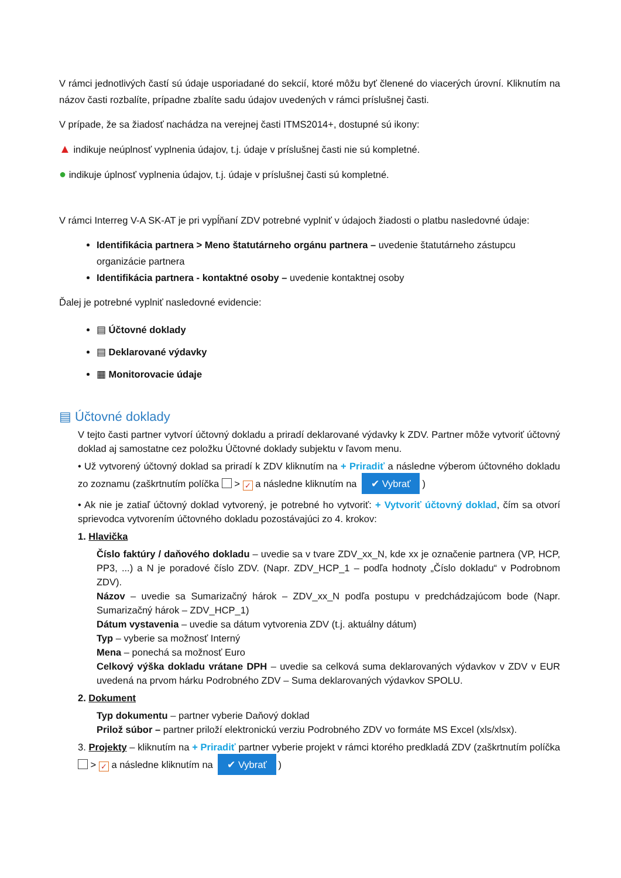V rámci jednotlivých častí sú údaje usporiadané do sekcií, ktoré môžu byť členené do viacerých úrovní. Kliknutím na názov časti rozbalíte, prípadne zbalíte sadu údajov uvedených v rámci príslušnej časti.
V prípade, že sa žiadosť nachádza na verejnej časti ITMS2014+, dostupné sú ikony:
▲ indikuje neúplnosť vyplnenia údajov, t.j. údaje v príslušnej časti nie sú kompletné.
● indikuje úplnosť vyplnenia údajov, t.j. údaje v príslušnej časti sú kompletné.
V rámci Interreg V-A SK-AT je pri vypĺňaní ZDV potrebné vyplniť v údajoch žiadosti o platbu nasledovné údaje:
Identifikácia partnera > Meno štatutárneho orgánu partnera – uvedenie štatutárneho zástupcu organizácie partnera
Identifikácia partnera - kontaktné osoby – uvedenie kontaktnej osoby
Ďalej je potrebné vyplniť nasledovné evidencie:
▤ Účtovné doklady
▤ Deklarované výdavky
▦ Monitorovacie údaje
▤ Účtovné doklady
V tejto časti partner vytvorí účtovný dokladu a priradí deklarované výdavky k ZDV. Partner môže vytvoriť účtovný doklad aj samostatne cez položku Účtovné doklady subjektu v ľavom menu.
• Už vytvorený účtovný doklad sa priradí k ZDV kliknutím na + Priradiť a následne výberom účtovného dokladu zo zoznamu (zaškrtnutím políčka > ✓ a následne kliknutím na ✔ Vybrať)
• Ak nie je zatiaľ účtovný doklad vytvorený, je potrebné ho vytvoriť: + Vytvoriť účtovný doklad, čím sa otvorí sprievodca vytvorením účtovného dokladu pozostávajúci zo 4. krokov:
1. Hlavička
Číslo faktúry / daňového dokladu – uvedie sa v tvare ZDV_xx_N, kde xx je označenie partnera (VP, HCP, PP3, ...) a N je poradové číslo ZDV. (Napr. ZDV_HCP_1 – podľa hodnoty „Číslo dokladu“ v Podrobnom ZDV).
Názov – uvedie sa Sumarizačný hárok – ZDV_xx_N podľa postupu v predchádzajúcom bode (Napr. Sumarizačný hárok – ZDV_HCP_1)
Dátum vystavenia – uvedie sa dátum vytvorenia ZDV (t.j. aktuálny dátum)
Typ – vyberie sa možnosť Interný
Mena – ponechá sa možnosť Euro
Celkový výška dokladu vrátane DPH – uvedie sa celková suma deklarovaných výdavkov v ZDV v EUR uvedená na prvom hárku Podrobného ZDV – Suma deklarovaných výdavkov SPOLU.
2. Dokument
Typ dokumentu – partner vyberie Daňový doklad
Prilož súbor – partner priloží elektronickú verziu Podrobného ZDV vo formáte MS Excel (xls/xlsx).
3. Projekty – kliknutím na + Priradiť partner vyberie projekt v rámci ktorého predkladá ZDV (zaškrtnutím políčka > ✓ a následne kliknutím na ✔ Vybrať)